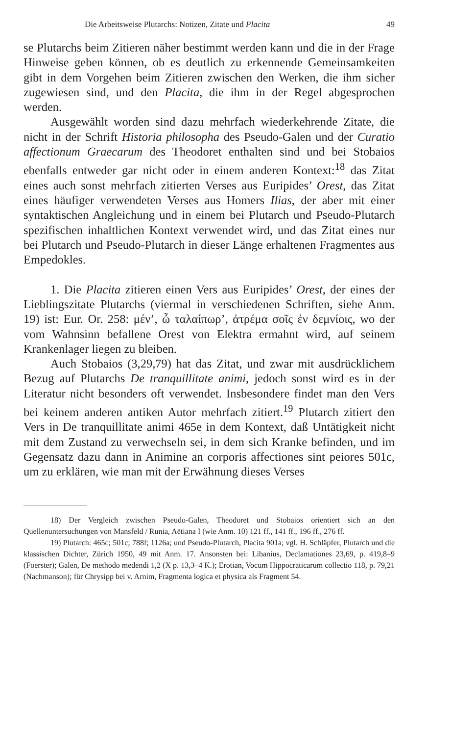Die Arbeitsweise Plutarchs: Notizen, Zitate und Placita 49
se Plutarchs beim Zitieren näher bestimmt werden kann und die in der Frage Hinweise geben können, ob es deutlich zu erkennende Gemeinsamkeiten gibt in dem Vorgehen beim Zitieren zwischen den Werken, die ihm sicher zugewiesen sind, und den Placita, die ihm in der Regel abgesprochen werden.
Ausgewählt worden sind dazu mehrfach wiederkehrende Zitate, die nicht in der Schrift Historia philosopha des Pseudo-Galen und der Curatio affectionum Graecarum des Theodoret enthalten sind und bei Stobaios ebenfalls entweder gar nicht oder in einem anderen Kontext:<sup>18</sup> das Zitat eines auch sonst mehrfach zitierten Verses aus Euripides’ Orest, das Zitat eines häufiger verwendeten Verses aus Homers Ilias, der aber mit einer syntaktischen Angleichung und in einem bei Plutarch und Pseudo-Plutarch spezifischen inhaltlichen Kontext verwendet wird, und das Zitat eines nur bei Plutarch und Pseudo-Plutarch in dieser Länge erhaltenen Fragmentes aus Empedokles.
1. Die Placita zitieren einen Vers aus Euripides’ Orest, der eines der Lieblingszitate Plutarchs (viermal in verschiedenen Schriften, siehe Anm. 19) ist: Eur. Or. 258: μέν’, ὦ ταλαίπωρ’, ἀτρέμα σοῖς ἐν δεμνίοις, wo der vom Wahnsinn befallene Orest von Elektra ermahnt wird, auf seinem Krankenlager liegen zu bleiben.
Auch Stobaios (3,29,79) hat das Zitat, und zwar mit ausdrücklichem Bezug auf Plutarchs De tranquillitate animi, jedoch sonst wird es in der Literatur nicht besonders oft verwendet. Insbesondere findet man den Vers bei keinem anderen antiken Autor mehrfach zitiert.<sup>19</sup> Plutarch zitiert den Vers in De tranquillitate animi 465e in dem Kontext, daß Untätigkeit nicht mit dem Zustand zu verwechseln sei, in dem sich Kranke befinden, und im Gegensatz dazu dann in Animine an corporis affectiones sint peiores 501c, um zu erklären, wie man mit der Erwähnung dieses Verses
18) Der Vergleich zwischen Pseudo-Galen, Theodoret und Stobaios orientiert sich an den Quellenuntersuchungen von Mansfeld / Runia, Aëtiana I (wie Anm. 10) 121 ff., 141 ff., 196 ff., 276 ff.
19) Plutarch: 465c; 501c; 788f; 1126a; und Pseudo-Plutarch, Placita 901a; vgl. H. Schläpfer, Plutarch und die klassischen Dichter, Zürich 1950, 49 mit Anm. 17. Ansonsten bei: Libanius, Declamationes 23,69, p. 419,8–9 (Foerster); Galen, De methodo medendi 1,2 (X p. 13,3–4 K.); Erotian, Vocum Hippocraticarum collectio 118, p. 79,21 (Nachmanson); für Chrysipp bei v. Arnim, Fragmenta logica et physica als Fragment 54.